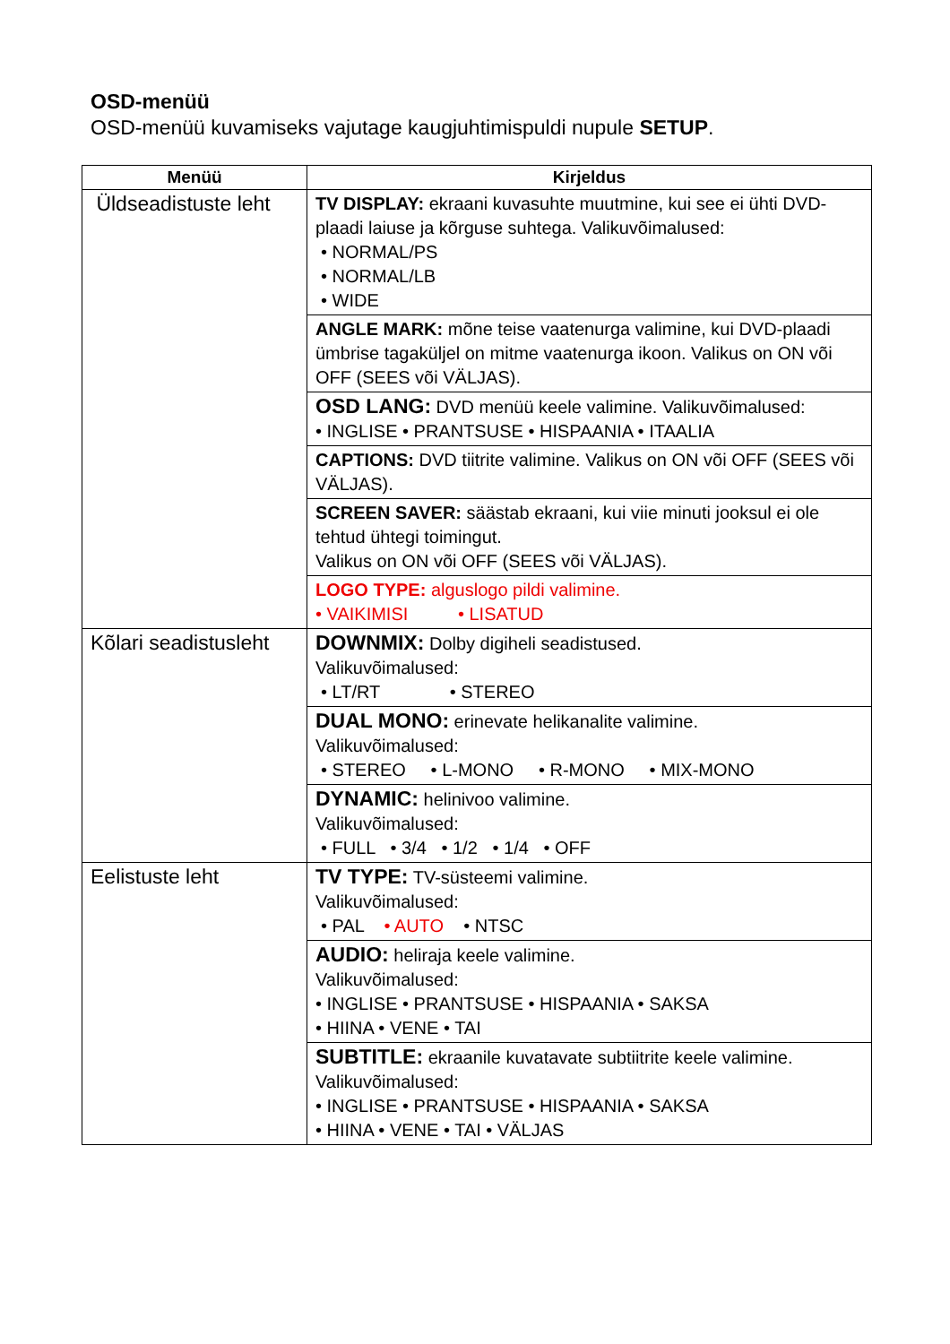OSD-menüü
OSD-menüü kuvamiseks vajutage kaugjuhtimispuldi nupule SETUP.
| Menüü | Kirjeldus |
| --- | --- |
| Üldseadistuste leht | TV DISPLAY: ekraani kuvasuhte muutmine, kui see ei ühti DVD-plaadi laiuse ja kõrguse suhtega. Valikuvõimalused: • NORMAL/PS • NORMAL/LB • WIDE |
| | ANGLE MARK: mõne teise vaatenurga valimine, kui DVD-plaadi ümbrise tagaküljel on mitme vaatenurga ikoon. Valikus on ON või OFF (SEES või VÄLJAS). |
| | OSD LANG: DVD menüü keele valimine. Valikuvõimalused: • INGLISE • PRANTSUSE • HISPAANIA • ITAALIA |
| | CAPTIONS: DVD tiitrite valimine. Valikus on ON või OFF (SEES või VÄLJAS). |
| | SCREEN SAVER: säästab ekraani, kui viie minuti jooksul ei ole tehtud ühtegi toimingut. Valikus on ON või OFF (SEES või VÄLJAS). |
| | LOGO TYPE: alguslogo pildi valimine. • VAIKIMISI • LISATUD |
| Kõlari seadistusleht | DOWNMIX: Dolby digiheli seadistused. Valikuvõimalused: • LT/RT • STEREO |
| | DUAL MONO: erinevate helikanalite valimine. Valikuvõimalused: • STEREO • L-MONO • R-MONO • MIX-MONO |
| | DYNAMIC: helinivoo valimine. Valikuvõimalused: • FULL • 3/4 • 1/2 • 1/4 • OFF |
| Eelistuste leht | TV TYPE: TV-süsteemi valimine. Valikuvõimalused: • PAL • AUTO • NTSC |
| | AUDIO: heliraja keele valimine. Valikuvõimalused: • INGLISE • PRANTSUSE • HISPAANIA • SAKSA • HIINA • VENE • TAI |
| | SUBTITLE: ekraanile kuvatavate subtiitrite keele valimine. Valikuvõimalused: • INGLISE • PRANTSUSE • HISPAANIA • SAKSA • HIINA • VENE • TAI • VÄLJAS |